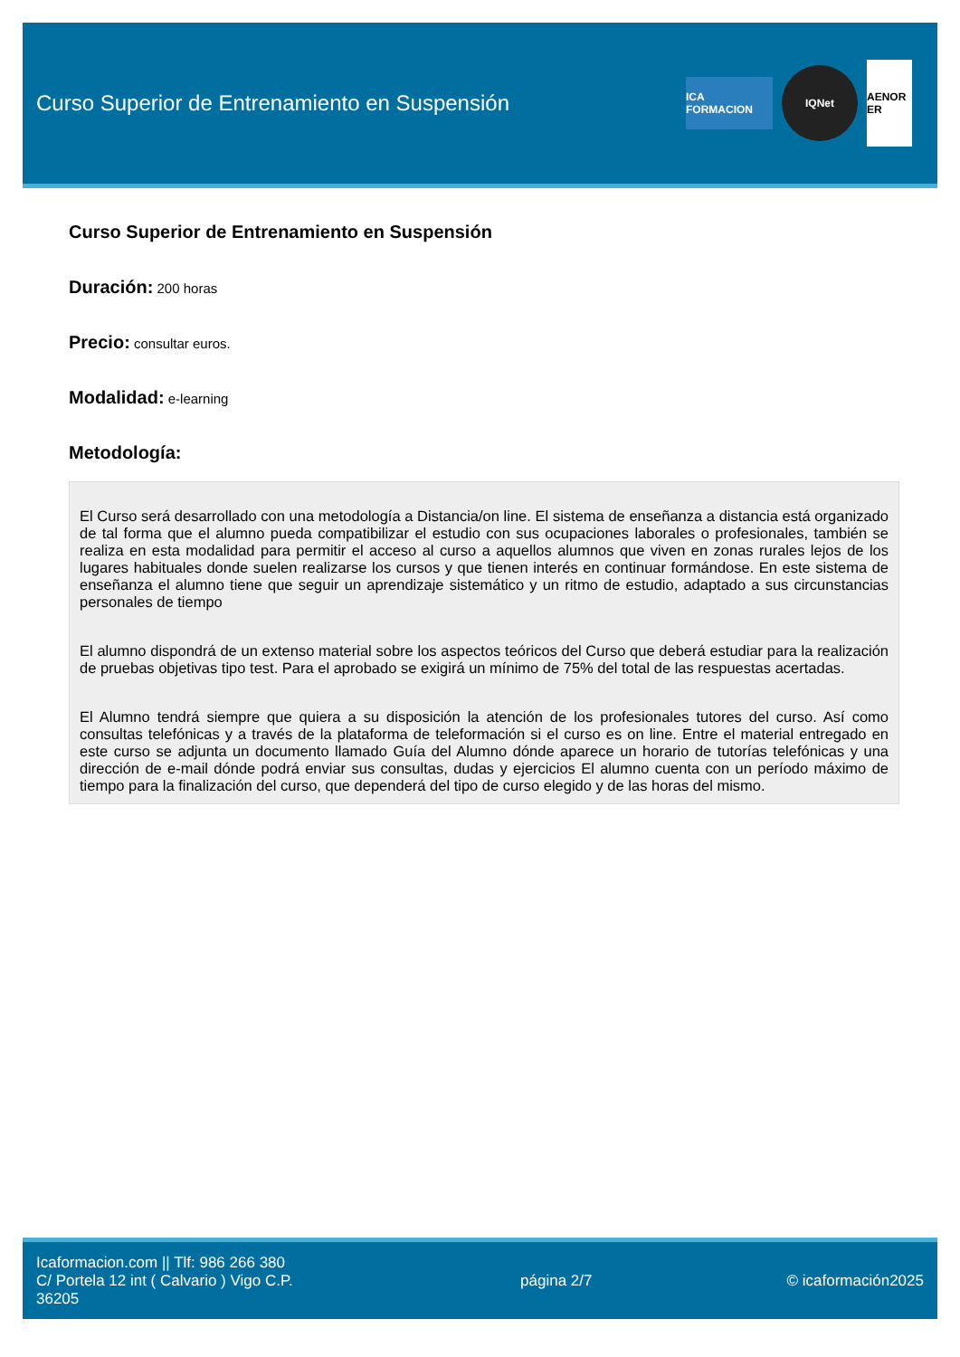Curso Superior de Entrenamiento en Suspensión
ICA FORMACION
IQNet
AENOR ER
Curso Superior de Entrenamiento en Suspensión
Duración: 200 horas
Precio: consultar euros.
Modalidad: e-learning
Metodología:
El Curso será desarrollado con una metodología a Distancia/on line. El sistema de enseñanza a distancia está organizado de tal forma que el alumno pueda compatibilizar el estudio con sus ocupaciones laborales o profesionales, también se realiza en esta modalidad para permitir el acceso al curso a aquellos alumnos que viven en zonas rurales lejos de los lugares habituales donde suelen realizarse los cursos y que tienen interés en continuar formándose. En este sistema de enseñanza el alumno tiene que seguir un aprendizaje sistemático y un ritmo de estudio, adaptado a sus circunstancias personales de tiempo
El alumno dispondrá de un extenso material sobre los aspectos teóricos del Curso que deberá estudiar para la realización de pruebas objetivas tipo test. Para el aprobado se exigirá un mínimo de 75% del total de las respuestas acertadas.
El Alumno tendrá siempre que quiera a su disposición la atención de los profesionales tutores del curso. Así como consultas telefónicas y a través de la plataforma de teleformación si el curso es on line. Entre el material entregado en este curso se adjunta un documento llamado Guía del Alumno dónde aparece un horario de tutorías telefónicas y una dirección de e-mail dónde podrá enviar sus consultas, dudas y ejercicios El alumno cuenta con un período máximo de tiempo para la finalización del curso, que dependerá del tipo de curso elegido y de las horas del mismo.
Icaformacion.com || Tlf: 986 266 380
C/ Portela 12 int ( Calvario ) Vigo C.P. 36205
página 2/7 © icaformación2025